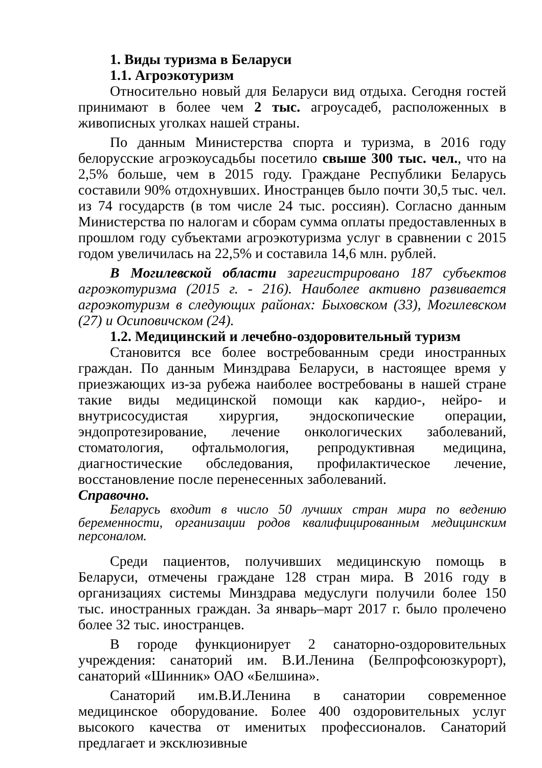1. Виды туризма в Беларуси
1.1. Агроэкотуризм
Относительно новый для Беларуси вид отдыха. Сегодня гостей принимают в более чем 2 тыс. агроусадеб, расположенных в живописных уголках нашей страны.
По данным Министерства спорта и туризма, в 2016 году белорусские агроэкоусадьбы посетило свыше 300 тыс. чел., что на 2,5% больше, чем в 2015 году. Граждане Республики Беларусь составили 90% отдохнувших. Иностранцев было почти 30,5 тыс. чел. из 74 государств (в том числе 24 тыс. россиян). Согласно данным Министерства по налогам и сборам сумма оплаты предоставленных в прошлом году субъектами агроэкотуризма услуг в сравнении с 2015 годом увеличилась на 22,5% и составила 14,6 млн. рублей.
В Могилевской области зарегистрировано 187 субъектов агроэкотуризма (2015 г. - 216). Наиболее активно развивается агроэкотуризм в следующих районах: Быховском (33), Могилевском (27) и Осиповичском (24).
1.2. Медицинский и лечебно-оздоровительный туризм
Становится все более востребованным среди иностранных граждан. По данным Минздрава Беларуси, в настоящее время у приезжающих из-за рубежа наиболее востребованы в нашей стране такие виды медицинской помощи как кардио-, нейро- и внутрисосудистая хирургия, эндоскопические операции, эндопротезирование, лечение онкологических заболеваний, стоматология, офтальмология, репродуктивная медицина, диагностические обследования, профилактическое лечение, восстановление после перенесенных заболеваний.
Справочно.
Беларусь входит в число 50 лучших стран мира по ведению беременности, организации родов квалифицированным медицинским персоналом.
Среди пациентов, получивших медицинскую помощь в Беларуси, отмечены граждане 128 стран мира. В 2016 году в организациях системы Минздрава медуслуги получили более 150 тыс. иностранных граждан. За январь–март 2017 г. было пролечено более 32 тыс. иностранцев.
В городе функционирует 2 санаторно-оздоровительных учреждения: санаторий им. В.И.Ленина (Белпрофсоюзкурорт), санаторий «Шинник» ОАО «Белшина».
Санаторий им.В.И.Ленина в санатории современное медицинское оборудование. Более 400 оздоровительных услуг высокого качества от именитых профессионалов. Санаторий предлагает и эксклюзивные